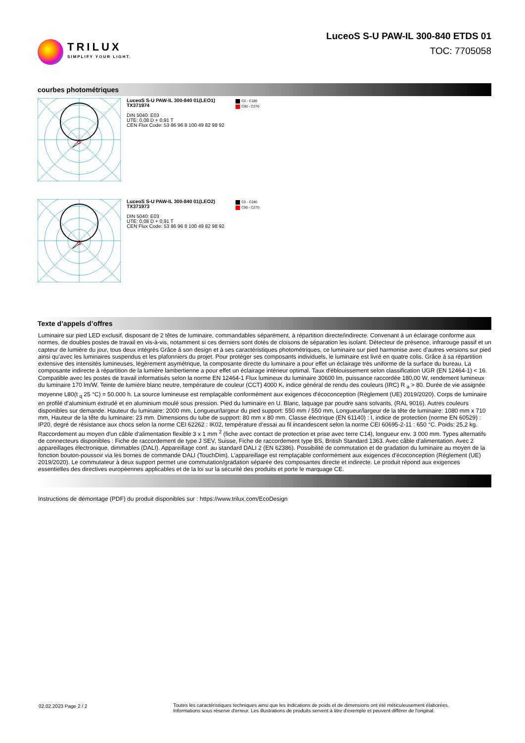TRILUX
SIMPLIFY YOUR LIGHT.
LuceoS S-U PAW-IL 300-840 ETDS 01
TOC: 7705058
courbes photométriques
LuceoS S-U PAW-IL 300-840 01(LEO1)
TX371974
DIN 5040: E03
UTE: 0,08 D + 0,91 T
CEN Flux Code: 53 86 96 8 100 49 82 98 92
C0 - C180
C90 - C270
LuceoS S-U PAW-IL 300-840 01(LEO2)
TX371973
DIN 5040: E03
UTE: 0,08 D + 0,91 T
CEN Flux Code: 53 86 96 8 100 49 82 98 92
C0 - C180
C90 - C270
Texte d’appels d’offres
Luminaire sur pied LED exclusif, disposant de 2 têtes de luminaire, commandables séparément, à répartition directe/indirecte. Convenant à un éclairage conforme aux normes, de doubles postes de travail en vis-à-vis, notamment si ces derniers sont dotés de cloisons de séparation les isolant. Détecteur de présence, infrarouge passif et un capteur de lumière du jour, tous deux intégrés Grâce à son design et à ses caractéristiques photométriques, ce luminaire sur pied harmonise avec d’autres versions sur pied ainsi qu’avec les luminaires suspendus et les plafonniers du projet. Pour protéger ses composants individuels, le luminaire est livré en quatre colis. Grâce à sa répartition extensive des intensités lumineuses, légèrement asymétrique, la composante directe du luminaire a pour effet un éclairage très uniforme de la surface du bureau. La composante indirecte à répartition de la lumière lambertienne a pour effet un éclairage intérieur optimal. Taux d'éblouissement selon classification UGR (EN 12464-1) < 16. Compatible avec les postes de travail informatisés selon la norme EN 12464-1 Flux lumineux du luminaire 30600 lm, puissance raccordée 180,00 W, rendement lumineux du luminaire 170 lm/W. Teinte de lumière blanc neutre, température de couleur (CCT) 4000 K, indice général de rendu des couleurs (IRC) R <sub>a</sub> > 80. Durée de vie assignée moyenne L80(t <sub>q</sub> 25 °C) = 50.000 h. La source lumineuse est remplaçable conformément aux exigences d'écoconception (Règlement (UE) 2019/2020). Corps de luminaire en profilé d’aluminium extrudé et en aluminium moulé sous pression. Pied du luminaire en U. Blanc, laquage par poudre sans solvants, (RAL 9016). Autres couleurs disponibles sur demande. Hauteur du luminaire: 2000 mm, Longueur/largeur du pied support: 550 mm / 550 mm, Longueur/largeur de la tête de luminaire: 1080 mm x 710 mm, Hauteur de la tête du luminaire: 23 mm. Dimensions du tube de support: 80 mm x 80 mm. Classe électrique (EN 61140) : I, indice de protection (norme EN 60529) : IP20, degré de résistance aux chocs selon la norme CEI 62262 : IK02, température d’essai au fil incandescent selon la norme CEI 60695-2-11 : 650 °C. Poids: 25,2 kg. Raccordement au moyen d'un câble d'alimentation flexible 3 x 1 mm <sup>2</sup> (fiche avec contact de protection et prise avec terre C14), longueur env. 3 000 mm. Types alternatifs de connecteurs disponibles : Fiche de raccordement de type J SEV, Suisse, Fiche de raccordement type BS, British Standard 1363. Avec câble d’alimentation. Avec 2 appareillages électronique, dimmables (DALI). Appareillage conf. au standard DALI 2 (EN 62386). Possibilité de commutation et de gradation du luminaire au moyen de la fonction bouton-poussoir via les bornes de commande DALI (TouchDim). L’appareillage est remplaçable conformément aux exigences d'écoconception (Règlement (UE) 2019/2020). Le commutateur à deux support permet une commutation/gradation séparée des composantes directe et indirecte. Le produit répond aux exigences essentielles des directives européennes applicables et de la loi sur la sécurité des produits et porte le marquage CE.
Instructions de démontage (PDF) du produit disponibles sur : https://www.trilux.com/EcoDesign
02.02.2023 Page 2 / 2 Toutes les caractéristiques techniques ainsi que les indications de poids et de dimensions ont été méticuleusement élaborées.
Informations sous réserve d'erreur. Les illustrations de produits servent à titre d'exemple et peuvent différer de l'original.